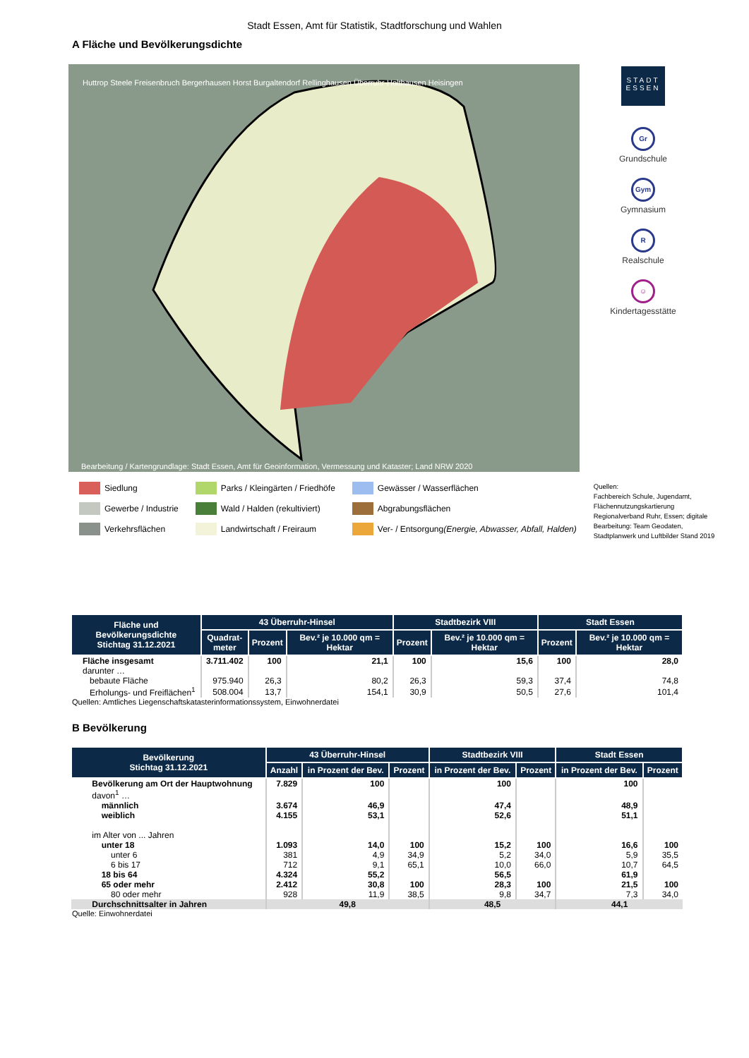Stadt Essen, Amt für Statistik, Stadtforschung und Wahlen
A Fläche und Bevölkerungsdichte
Huttrop Steele Freisenbruch Bergerhausen Horst Burgaltendorf Rellinghausen Überruhr-Holthausen Heisingen
Bearbeitung / Kartengrundlage: Stadt Essen, Amt für Geoinformation, Vermessung und Kataster; Land NRW 2020
STADT
ESSEN
Gr
Grundschule
Gym
Gymnasium
R
Realschule
☺
Kindertagesstätte
Siedlung
Gewerbe / Industrie
Verkehrsflächen
Parks / Kleingärten / Friedhöfe
Wald / Halden (rekultiviert)
Landwirtschaft / Freiraum
Gewässer / Wasserflächen
Abgrabungsflächen
Ver- / Entsorgung (Energie, Abwasser, Abfall, Halden)
Quellen:
Fachbereich Schule, Jugendamt,
Flächennutzungskartierung
Regionalverband Ruhr, Essen; digitale
Bearbeitung: Team Geodaten,
Stadtplanwerk und Luftbilder Stand 2019
| Fläche und Bevölkerungsdichte Stichtag 31.12.2021 | 43 Überruhr-Hinsel | | | Stadtbezirk VIII | | Stadt Essen | |
| --- | --- | --- | --- | --- | --- | --- | --- |
| | Quadrat- meter | Prozent | Bev.² je 10.000 qm = Hektar | Prozent | Bev.² je 10.000 qm = Hektar | Prozent | Bev.² je 10.000 qm = Hektar |
| Fläche insgesamt | 3.711.402 | 100 | 21,1 | 100 | 15,6 | 100 | 28,0 |
| darunter … | | | | | | | |
| bebaute Fläche | 975.940 | 26,3 | 80,2 | 26,3 | 59,3 | 37,4 | 74,8 |
| Erholungs- und Freiflächen<sup>1</sup> | 508.004 | 13,7 | 154,1 | 30,9 | 50,5 | 27,6 | 101,4 |
Quellen: Amtliches Liegenschaftskatasterinformationssystem, Einwohnerdatei
B Bevölkerung
| Bevölkerung Stichtag 31.12.2021 | 43 Überruhr-Hinsel | | | Stadtbezirk VIII | | Stadt Essen | |
| --- | --- | --- | --- | --- | --- | --- | --- |
| | Anzahl | in Prozent der Bev. | Prozent | in Prozent der Bev. | Prozent | in Prozent der Bev. | Prozent |
| Bevölkerung am Ort der Hauptwohnung | 7.829 | 100 | | 100 | | 100 | |
| davon<sup>1</sup> … | | | | | | | |
| männlich | 3.674 | 46,9 | | 47,4 | | 48,9 | |
| weiblich | 4.155 | 53,1 | | 52,6 | | 51,1 | |
| im Alter von ... Jahren | | | | | | | |
| unter 18 | 1.093 | 14,0 | 100 | 15,2 | 100 | 16,6 | 100 |
| unter 6 | 381 | 4,9 | 34,9 | 5,2 | 34,0 | 5,9 | 35,5 |
| 6 bis 17 | 712 | 9,1 | 65,1 | 10,0 | 66,0 | 10,7 | 64,5 |
| 18 bis 64 | 4.324 | 55,2 | | 56,5 | | 61,9 | |
| 65 oder mehr | 2.412 | 30,8 | 100 | 28,3 | 100 | 21,5 | 100 |
| 80 oder mehr | 928 | 11,9 | 38,5 | 9,8 | 34,7 | 7,3 | 34,0 |
| Durchschnittsalter in Jahren | 49,8 | | | 48,5 | | 44,1 | |
Quelle: Einwohnerdatei